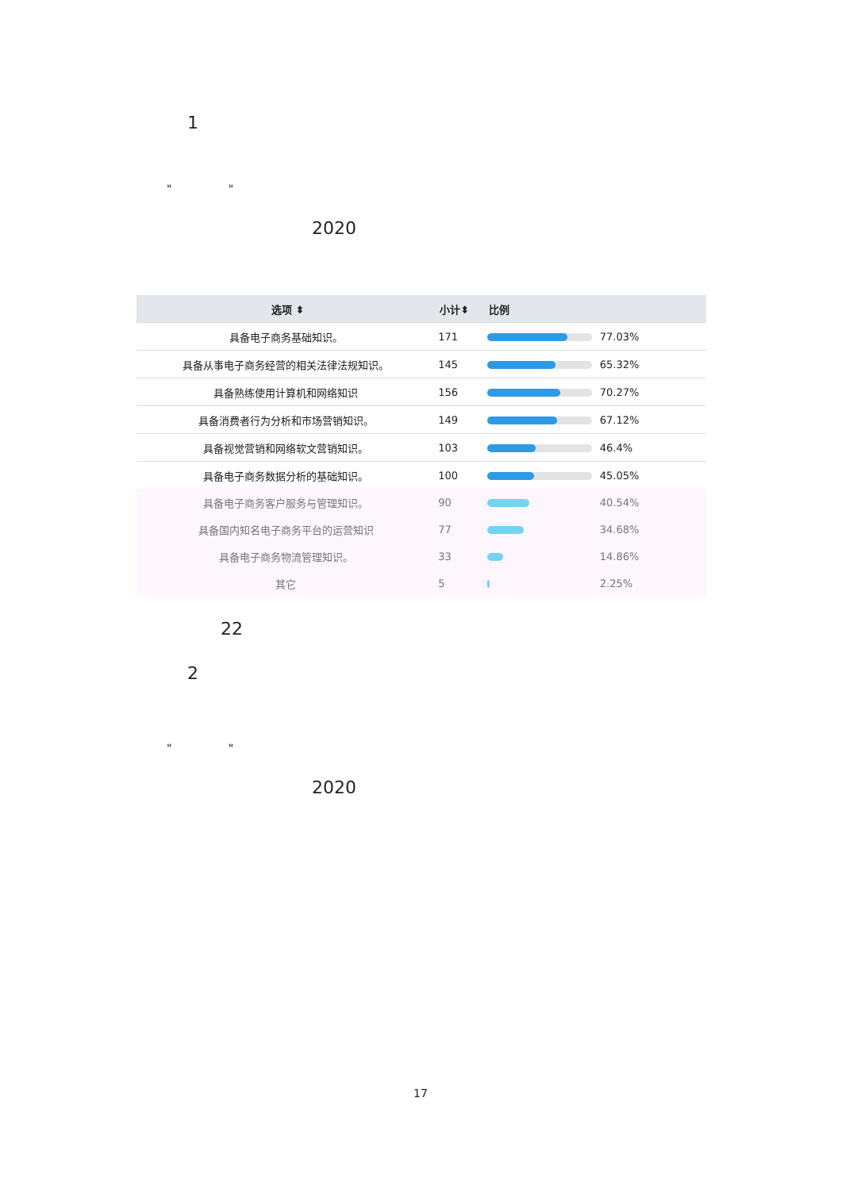1
" "
2020
| 选项 ⬍ | 小计⬍ | 比例 |
| --- | --- | --- |
| 具备电子商务基础知识。 | 171 | 77.03% |
| 具备从事电子商务经营的相关法律法规知识。 | 145 | 65.32% |
| 具备熟练使用计算机和网络知识 | 156 | 70.27% |
| 具备消费者行为分析和市场营销知识。 | 149 | 67.12% |
| 具备视觉营销和网络软文营销知识。 | 103 | 46.4% |
| 具备电子商务数据分析的基础知识。 | 100 | 45.05% |
| 具备电子商务客户服务与管理知识。 | 90 | 40.54% |
| 具备国内知名电子商务平台的运营知识 | 77 | 34.68% |
| 具备电子商务物流管理知识。 | 33 | 14.86% |
| 其它 | 5 | 2.25% |
22
2
" "
2020
17